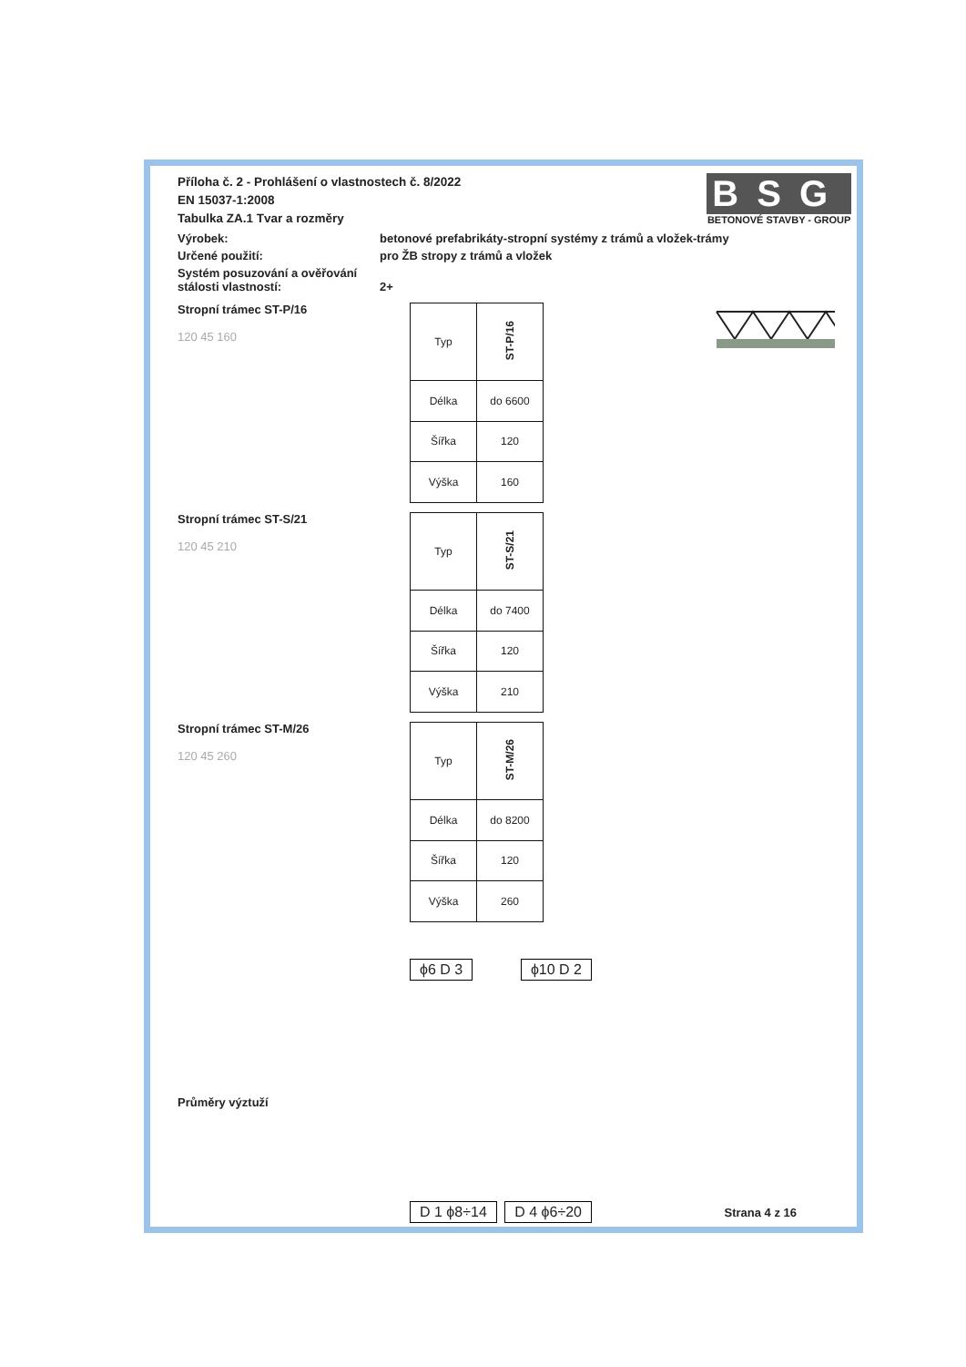BSG
BETONOVÉ STAVBY - GROUP
Příloha č. 2 - Prohlášení o vlastnostech č. 8/2022
EN 15037-1:2008
Tabulka ZA.1 Tvar a rozměry
Výrobek: betonové prefabrikáty-stropní systémy z trámů a vložek-trámy
Určené použití: pro ŽB stropy z trámů a vložek
Systém posuzování a ověřování
stálosti vlastností:
2+
Stropní trámec ST-P/16
120 45 160
| Typ | ST-P/16 |
| Délka | do 6600 |
| Šířka | 120 |
| Výška | 160 |
Stropní trámec ST-S/21
120 45 210
| Typ | ST-S/21 |
| Délka | do 7400 |
| Šířka | 120 |
| Výška | 210 |
Stropní trámec ST-M/26
120 45 260
| Typ | ST-M/26 |
| Délka | do 8200 |
| Šířka | 120 |
| Výška | 260 |
Průměry výztuží
ϕ6 D 3 ϕ10 D 2 D 1 ϕ8÷14 D 4 ϕ6÷20
Strana 4 z 16